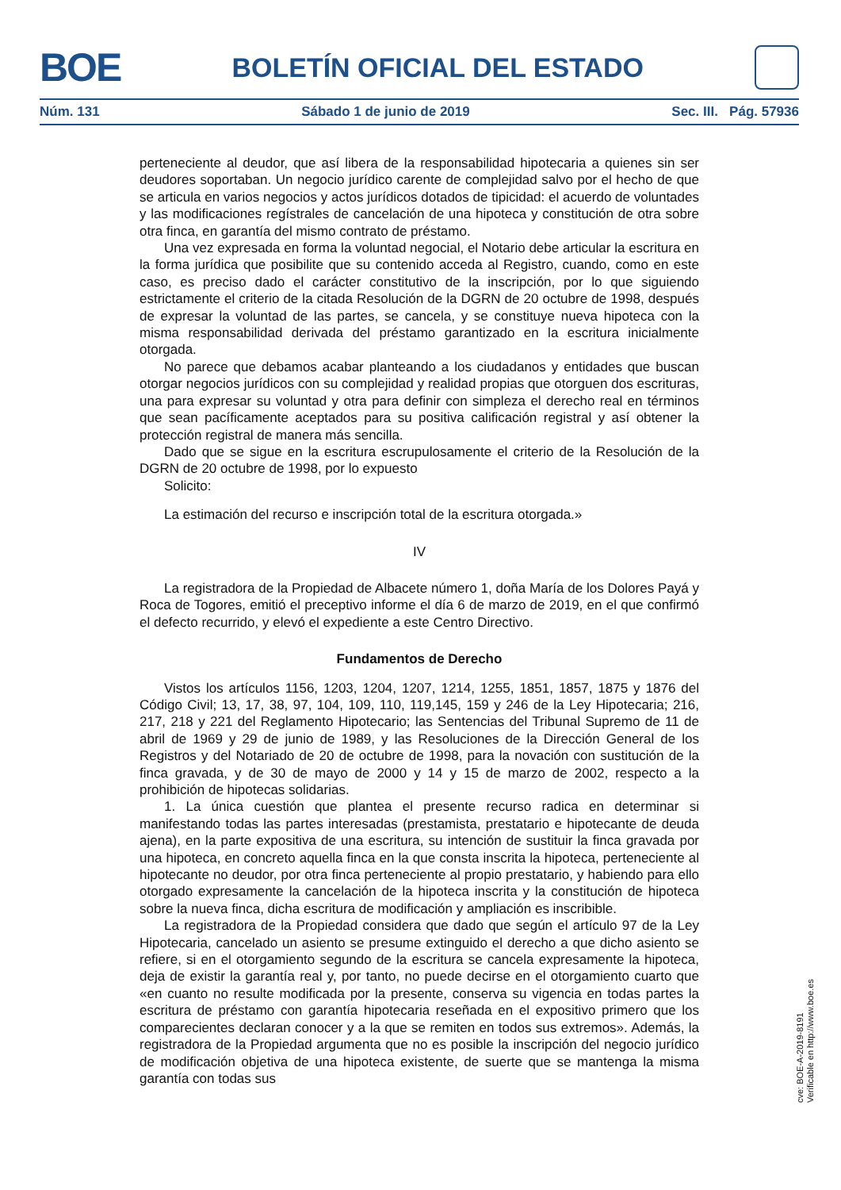BOE
BOLETÍN OFICIAL DEL ESTADO
Núm. 131 Sábado 1 de junio de 2019 Sec. III. Pág. 57936
perteneciente al deudor, que así libera de la responsabilidad hipotecaria a quienes sin ser deudores soportaban. Un negocio jurídico carente de complejidad salvo por el hecho de que se articula en varios negocios y actos jurídicos dotados de tipicidad: el acuerdo de voluntades y las modificaciones regístrales de cancelación de una hipoteca y constitución de otra sobre otra finca, en garantía del mismo contrato de préstamo.
Una vez expresada en forma la voluntad negocial, el Notario debe articular la escritura en la forma jurídica que posibilite que su contenido acceda al Registro, cuando, como en este caso, es preciso dado el carácter constitutivo de la inscripción, por lo que siguiendo estrictamente el criterio de la citada Resolución de la DGRN de 20 octubre de 1998, después de expresar la voluntad de las partes, se cancela, y se constituye nueva hipoteca con la misma responsabilidad derivada del préstamo garantizado en la escritura inicialmente otorgada.
No parece que debamos acabar planteando a los ciudadanos y entidades que buscan otorgar negocios jurídicos con su complejidad y realidad propias que otorguen dos escrituras, una para expresar su voluntad y otra para definir con simpleza el derecho real en términos que sean pacíficamente aceptados para su positiva calificación registral y así obtener la protección registral de manera más sencilla.
Dado que se sigue en la escritura escrupulosamente el criterio de la Resolución de la DGRN de 20 octubre de 1998, por lo expuesto
Solicito:
La estimación del recurso e inscripción total de la escritura otorgada.»
IV
La registradora de la Propiedad de Albacete número 1, doña María de los Dolores Payá y Roca de Togores, emitió el preceptivo informe el día 6 de marzo de 2019, en el que confirmó el defecto recurrido, y elevó el expediente a este Centro Directivo.
Fundamentos de Derecho
Vistos los artículos 1156, 1203, 1204, 1207, 1214, 1255, 1851, 1857, 1875 y 1876 del Código Civil; 13, 17, 38, 97, 104, 109, 110, 119,145, 159 y 246 de la Ley Hipotecaria; 216, 217, 218 y 221 del Reglamento Hipotecario; las Sentencias del Tribunal Supremo de 11 de abril de 1969 y 29 de junio de 1989, y las Resoluciones de la Dirección General de los Registros y del Notariado de 20 de octubre de 1998, para la novación con sustitución de la finca gravada, y de 30 de mayo de 2000 y 14 y 15 de marzo de 2002, respecto a la prohibición de hipotecas solidarias.
1. La única cuestión que plantea el presente recurso radica en determinar si manifestando todas las partes interesadas (prestamista, prestatario e hipotecante de deuda ajena), en la parte expositiva de una escritura, su intención de sustituir la finca gravada por una hipoteca, en concreto aquella finca en la que consta inscrita la hipoteca, perteneciente al hipotecante no deudor, por otra finca perteneciente al propio prestatario, y habiendo para ello otorgado expresamente la cancelación de la hipoteca inscrita y la constitución de hipoteca sobre la nueva finca, dicha escritura de modificación y ampliación es inscribible.
La registradora de la Propiedad considera que dado que según el artículo 97 de la Ley Hipotecaria, cancelado un asiento se presume extinguido el derecho a que dicho asiento se refiere, si en el otorgamiento segundo de la escritura se cancela expresamente la hipoteca, deja de existir la garantía real y, por tanto, no puede decirse en el otorgamiento cuarto que «en cuanto no resulte modificada por la presente, conserva su vigencia en todas partes la escritura de préstamo con garantía hipotecaria reseñada en el expositivo primero que los comparecientes declaran conocer y a la que se remiten en todos sus extremos». Además, la registradora de la Propiedad argumenta que no es posible la inscripción del negocio jurídico de modificación objetiva de una hipoteca existente, de suerte que se mantenga la misma garantía con todas sus
cve: BOE-A-2019-8191
Verificable en http://www.boe.es